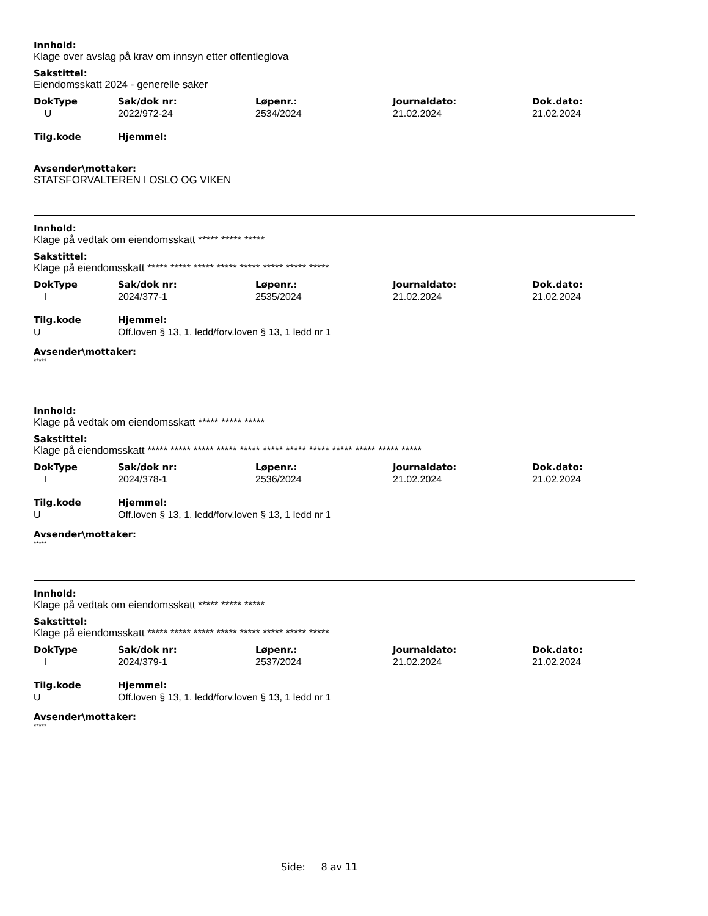Innhold:
Klage over avslag på krav om innsyn etter offentleglova
Sakstittel:
Eiendomsskatt 2024 - generelle saker
| DokType | Sak/dok nr: | Løpenr.: | Journaldato: | Dok.dato: |
| --- | --- | --- | --- | --- |
| U | 2022/972-24 | 2534/2024 | 21.02.2024 | 21.02.2024 |
| Tilg.kode | Hjemmel: |
| --- | --- |
Avsender\mottaker:
STATSFORVALTEREN I OSLO OG VIKEN
Innhold:
Klage på vedtak om eiendomsskatt ***** ***** *****
Sakstittel:
Klage på eiendomsskatt ***** ***** ***** ***** ***** ***** ***** *****
| DokType | Sak/dok nr: | Løpenr.: | Journaldato: | Dok.dato: |
| --- | --- | --- | --- | --- |
| I | 2024/377-1 | 2535/2024 | 21.02.2024 | 21.02.2024 |
| Tilg.kode | Hjemmel: |
| --- | --- |
| U | Off.loven § 13, 1. ledd/forv.loven § 13, 1 ledd nr 1 |
Avsender\mottaker:
*****
Innhold:
Klage på vedtak om eiendomsskatt ***** ***** *****
Sakstittel:
Klage på eiendomsskatt ***** ***** ***** ***** ***** ***** ***** ***** ***** ***** ***** *****
| DokType | Sak/dok nr: | Løpenr.: | Journaldato: | Dok.dato: |
| --- | --- | --- | --- | --- |
| I | 2024/378-1 | 2536/2024 | 21.02.2024 | 21.02.2024 |
| Tilg.kode | Hjemmel: |
| --- | --- |
| U | Off.loven § 13, 1. ledd/forv.loven § 13, 1 ledd nr 1 |
Avsender\mottaker:
*****
Innhold:
Klage på vedtak om eiendomsskatt ***** ***** *****
Sakstittel:
Klage på eiendomsskatt ***** ***** ***** ***** ***** ***** ***** *****
| DokType | Sak/dok nr: | Løpenr.: | Journaldato: | Dok.dato: |
| --- | --- | --- | --- | --- |
| I | 2024/379-1 | 2537/2024 | 21.02.2024 | 21.02.2024 |
| Tilg.kode | Hjemmel: |
| --- | --- |
| U | Off.loven § 13, 1. ledd/forv.loven § 13, 1 ledd nr 1 |
Avsender\mottaker:
*****
Side: 8 av 11